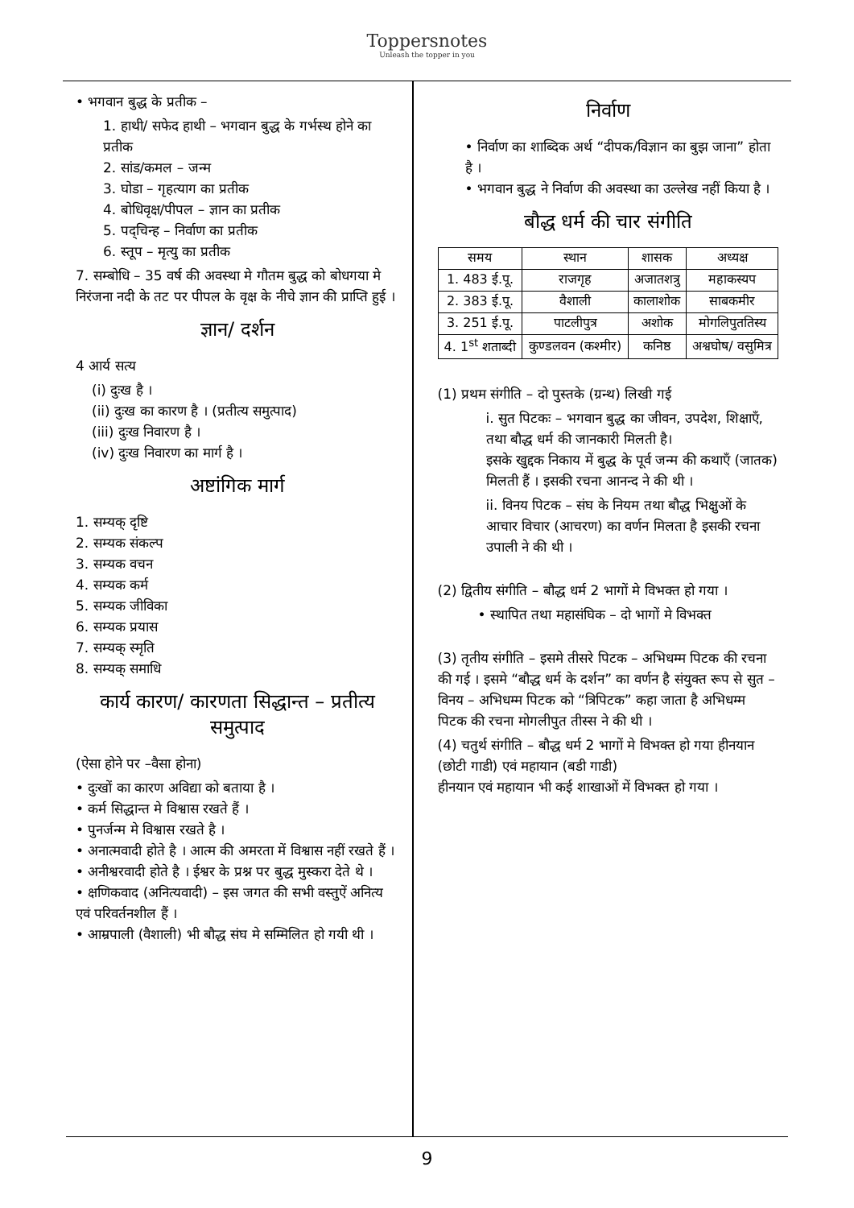Toppersnotes
Unleash the topper in you
• भगवान बुद्ध के प्रतीक –
1. हाथी/ सफेद हाथी – भगवान बुद्ध के गर्भस्थ होने का प्रतीक
2. सांड/कमल – जन्म
3. घोडा – गृहत्याग का प्रतीक
4. बोधिवृक्ष/पीपल – ज्ञान का प्रतीक
5. पद्चिन्ह – निर्वाण का प्रतीक
6. स्तूप – मृत्यु का प्रतीक
7. सम्बोधि – 35 वर्ष की अवस्था मे गौतम बुद्ध को बोधगया मे निरंजना नदी के तट पर पीपल के वृक्ष के नीचे ज्ञान की प्राप्ति हुई ।
ज्ञान/ दर्शन
4 आर्य सत्य
(i) दुःख है ।
(ii) दुःख का कारण है । (प्रतीत्य समुत्पाद)
(iii) दुःख निवारण है ।
(iv) दुःख निवारण का मार्ग है ।
अष्टांगिक मार्ग
1. सम्यक् दृष्टि
2. सम्यक संकल्प
3. सम्यक वचन
4. सम्यक कर्म
5. सम्यक जीविका
6. सम्यक प्रयास
7. सम्यक् स्मृति
8. सम्यक् समाधि
कार्य कारण/ कारणता सिद्धान्त – प्रतीत्य समुत्पाद
(ऐसा होने पर –वैसा होना)
• दुःखों का कारण अविद्या को बताया है ।
• कर्म सिद्धान्त मे विश्वास रखते हैं ।
• पुनर्जन्म मे विश्वास रखते है ।
• अनात्मवादी होते है । आत्म की अमरता में विश्वास नहीं रखते हैं ।
• अनीश्वरवादी होते है । ईश्वर के प्रश्न पर बुद्ध मुस्करा देते थे ।
• क्षणिकवाद (अनित्यवादी) – इस जगत की सभी वस्तुऐं अनित्य एवं परिवर्तनशील हैं ।
• आम्रपाली (वैशाली) भी बौद्ध संघ मे सम्मिलित हो गयी थी ।
निर्वाण
• निर्वाण का शाब्दिक अर्थ “दीपक/विज्ञान का बुझ जाना” होता है ।
• भगवान बुद्ध ने निर्वाण की अवस्था का उल्लेख नहीं किया है ।
बौद्ध धर्म की चार संगीति
| समय | स्थान | शासक | अध्यक्ष |
| 1. 483 ई.पू. | राजगृह | अजातशत्रु | महाकस्यप |
| 2. 383 ई.पू. | वैशाली | कालाशोक | साबकमीर |
| 3. 251 ई.पू. | पाटलीपुत्र | अशोक | मोगलिपुततिस्य |
| 4. 1<sup>st</sup> शताब्दी | कुण्डलवन (कश्मीर) | कनिष्ठ | अश्वघोष/ वसुमित्र |
(1) प्रथम संगीति – दो पुस्तके (ग्रन्थ) लिखी गई
i. सुत पिटकः – भगवान बुद्ध का जीवन, उपदेश, शिक्षाएँ, तथा बौद्ध धर्म की जानकारी मिलती है।
इसके खुद्दक निकाय में बुद्ध के पूर्व जन्म की कथाएँ (जातक) मिलती हैं । इसकी रचना आनन्द ने की थी ।
ii. विनय पिटक – संघ के नियम तथा बौद्ध भिक्षुओं के आचार विचार (आचरण) का वर्णन मिलता है इसकी रचना उपाली ने की थी ।
(2) द्वितीय संगीति – बौद्ध धर्म 2 भागों मे विभक्त हो गया ।
• स्थापित तथा महासंघिक – दो भागों मे विभक्त
(3) तृतीय संगीति – इसमे तीसरे पिटक – अभिधम्म पिटक की रचना की गई । इसमे “बौद्ध धर्म के दर्शन” का वर्णन है संयुक्त रूप से सुत – विनय – अभिधम्म पिटक को “त्रिपिटक” कहा जाता है अभिधम्म पिटक की रचना मोगलीपुत तीस्स ने की थी ।
(4) चतुर्थ संगीति – बौद्ध धर्म 2 भागों मे विभक्त हो गया हीनयान (छोटी गाडी) एवं महायान (बडी गाडी)
हीनयान एवं महायान भी कई शाखाओं में विभक्त हो गया ।
9